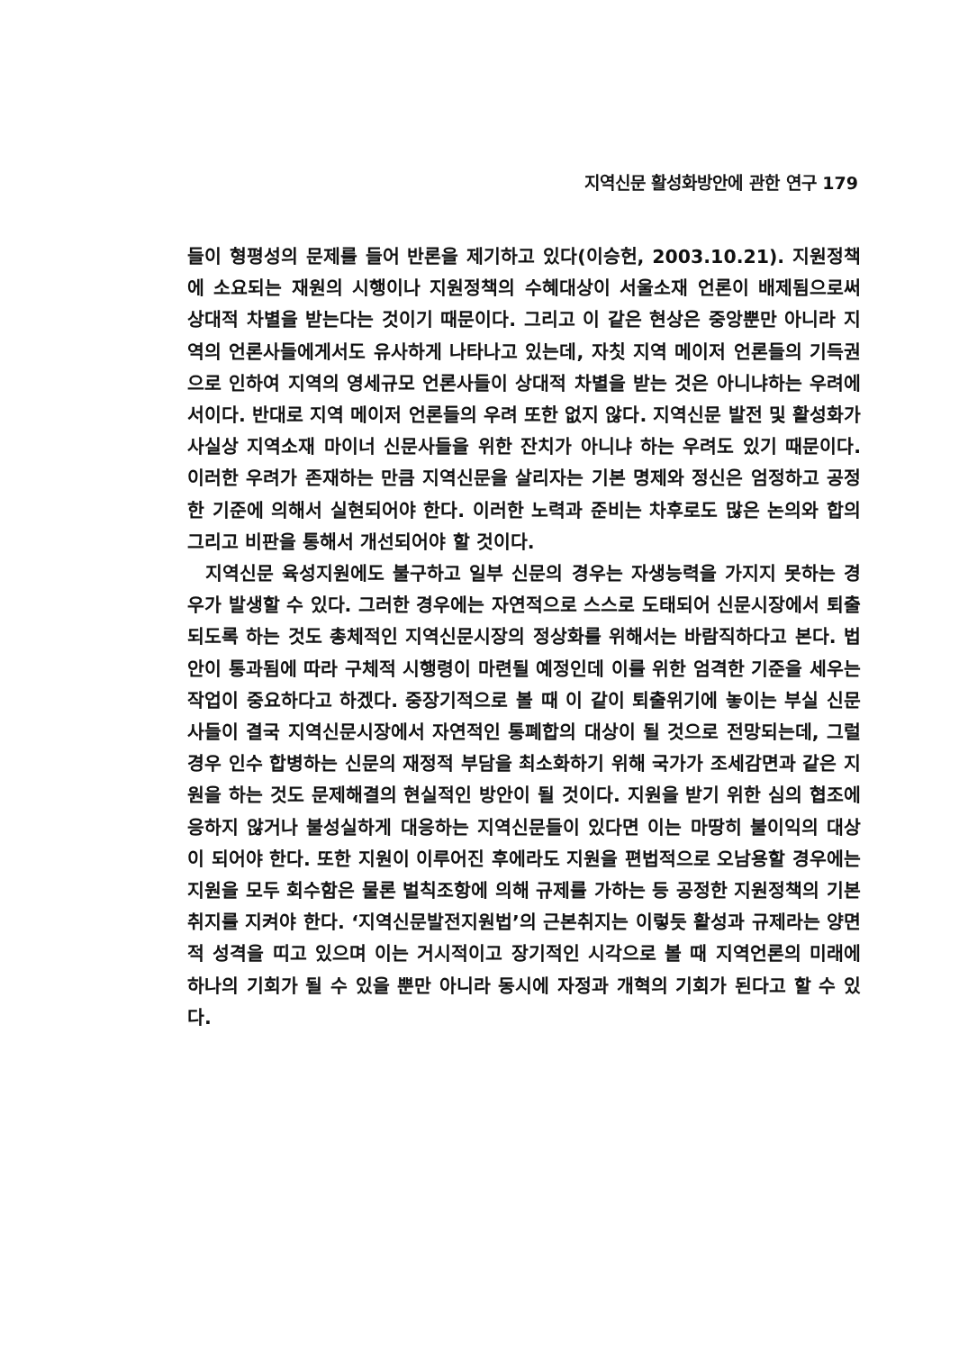지역신문 활성화방안에 관한 연구 179
들이 형평성의 문제를 들어 반론을 제기하고 있다(이승헌, 2003.10.21). 지원정책에 소요되는 재원의 시행이나 지원정책의 수혜대상이 서울소재 언론이 배제됨으로써 상대적 차별을 받는다는 것이기 때문이다. 그리고 이 같은 현상은 중앙뿐만 아니라 지역의 언론사들에게서도 유사하게 나타나고 있는데, 자칫 지역 메이저 언론들의 기득권으로 인하여 지역의 영세규모 언론사들이 상대적 차별을 받는 것은 아니냐하는 우려에서이다. 반대로 지역 메이저 언론들의 우려 또한 없지 않다. 지역신문 발전 및 활성화가 사실상 지역소재 마이너 신문사들을 위한 잔치가 아니냐 하는 우려도 있기 때문이다. 이러한 우려가 존재하는 만큼 지역신문을 살리자는 기본 명제와 정신은 엄정하고 공정한 기준에 의해서 실현되어야 한다. 이러한 노력과 준비는 차후로도 많은 논의와 합의 그리고 비판을 통해서 개선되어야 할 것이다.
지역신문 육성지원에도 불구하고 일부 신문의 경우는 자생능력을 가지지 못하는 경우가 발생할 수 있다. 그러한 경우에는 자연적으로 스스로 도태되어 신문시장에서 퇴출되도록 하는 것도 총체적인 지역신문시장의 정상화를 위해서는 바람직하다고 본다. 법안이 통과됨에 따라 구체적 시행령이 마련될 예정인데 이를 위한 엄격한 기준을 세우는 작업이 중요하다고 하겠다. 중장기적으로 볼 때 이 같이 퇴출위기에 놓이는 부실 신문사들이 결국 지역신문시장에서 자연적인 통폐합의 대상이 될 것으로 전망되는데, 그럴 경우 인수 합병하는 신문의 재정적 부담을 최소화하기 위해 국가가 조세감면과 같은 지원을 하는 것도 문제해결의 현실적인 방안이 될 것이다. 지원을 받기 위한 심의 협조에 응하지 않거나 불성실하게 대응하는 지역신문들이 있다면 이는 마땅히 불이익의 대상이 되어야 한다. 또한 지원이 이루어진 후에라도 지원을 편법적으로 오남용할 경우에는 지원을 모두 회수함은 물론 벌칙조항에 의해 규제를 가하는 등 공정한 지원정책의 기본취지를 지켜야 한다. ‘지역신문발전지원법’의 근본취지는 이렇듯 활성과 규제라는 양면적 성격을 띠고 있으며 이는 거시적이고 장기적인 시각으로 볼 때 지역언론의 미래에 하나의 기회가 될 수 있을 뿐만 아니라 동시에 자정과 개혁의 기회가 된다고 할 수 있다.